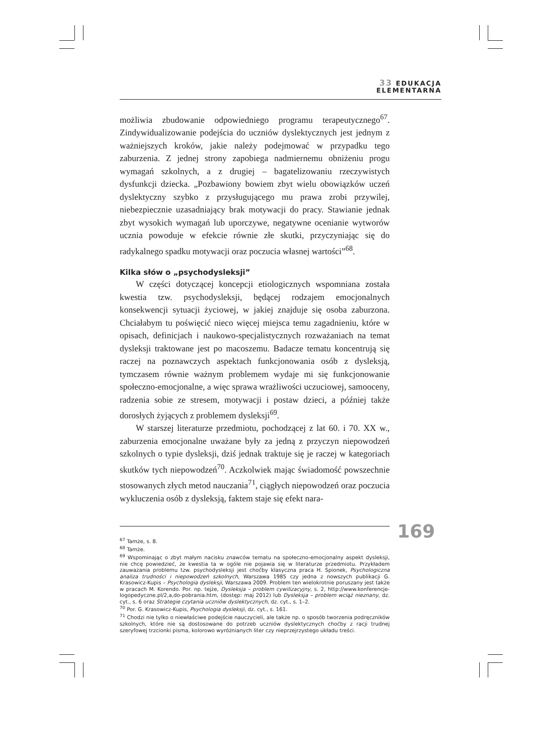33 EDUKACJA
ELEMENTARNA
możliwia zbudowanie odpowiedniego programu terapeutycznego<sup>67</sup>. Zindywidualizowanie podejścia do uczniów dyslektycznych jest jednym z ważniejszych kroków, jakie należy podejmować w przypadku tego zaburzenia. Z jednej strony zapobiega nadmiernemu obniżeniu progu wymagań szkolnych, a z drugiej – bagatelizowaniu rzeczywistych dysfunkcji dziecka. „Pozbawiony bowiem zbyt wielu obowiązków uczeń dyslektyczny szybko z przysługującego mu prawa zrobi przywilej, niebezpiecznie uzasadniający brak motywacji do pracy. Stawianie jednak zbyt wysokich wymagań lub uporczywe, negatywne ocenianie wytworów ucznia powoduje w efekcie równie złe skutki, przyczyniając się do radykalnego spadku motywacji oraz poczucia własnej wartości”<sup>68</sup>.
Kilka słów o „psychodysleksji”
W części dotyczącej koncepcji etiologicznych wspomniana została kwestia tzw. psychodysleksji, będącej rodzajem emocjonalnych konsekwencji sytuacji życiowej, w jakiej znajduje się osoba zaburzona. Chciałabym tu poświęcić nieco więcej miejsca temu zagadnieniu, które w opisach, definicjach i naukowo-specjalistycznych rozważaniach na temat dysleksji traktowane jest po macoszemu. Badacze tematu koncentrują się raczej na poznawczych aspektach funkcjonowania osób z dysleksją, tymczasem równie ważnym problemem wydaje mi się funkcjonowanie społeczno-emocjonalne, a więc sprawa wrażliwości uczuciowej, samooceny, radzenia sobie ze stresem, motywacji i postaw dzieci, a później także dorosłych żyjących z problemem dysleksji<sup>69</sup>.
W starszej literaturze przedmiotu, pochodzącej z lat 60. i 70. XX w., zaburzenia emocjonalne uważane były za jedną z przyczyn niepowodzeń szkolnych o typie dysleksji, dziś jednak traktuje się je raczej w kategoriach skutków tych niepowodzeń<sup>70</sup>. Aczkolwiek mając świadomość powszechnie stosowanych złych metod nauczania<sup>71</sup>, ciągłych niepowodzeń oraz poczucia wykluczenia osób z dysleksją, faktem staje się efekt nara-
<sup>67</sup> Tamże, s. 8.
<sup>68</sup> Tamże.
<sup>69</sup> Wspominając o zbyt małym nacisku znawców tematu na społeczno-emocjonalny aspekt dysleksji, nie chcę powiedzieć, że kwestia ta w ogóle nie pojawia się w literaturze przedmiotu. Przykładem zauważania problemu tzw. psychodysleksji jest choćby klasyczna praca H. Spionek, Psychologiczna analiza trudności i niepowodzeń szkolnych, Warszawa 1985 czy jedna z nowszych publikacji G. Krasowicz-Kupis – Psychologia dysleksji, Warszawa 2009. Problem ten wielokrotnie poruszany jest także w pracach M. Korendo. Por. np. tejże, Dysleksja – problem cywilizacyjny, s. 2, http://www.konferencje-logopedyczne.pl/2,a,do-pobrania.htm, (dostęp: maj 2012) lub Dysleksja – problem wciąż nieznany, dz. cyt., s. 6 oraz Strategie czytania uczniów dyslektycznych, dz. cyt., s. 1–2.
<sup>70</sup> Por. G. Krasowicz-Kupis, Psychologia dysleksji, dz. cyt., s. 161.
<sup>71</sup> Chodzi nie tylko o niewłaściwe podejście nauczycieli, ale także np. o sposób tworzenia podręczników szkolnych, które nie są dostosowane do potrzeb uczniów dyslektycznych choćby z racji trudnej szeryfowej trzcionki pisma, kolorowo wyróżnianych liter czy nieprzejrzystego układu treści.
169